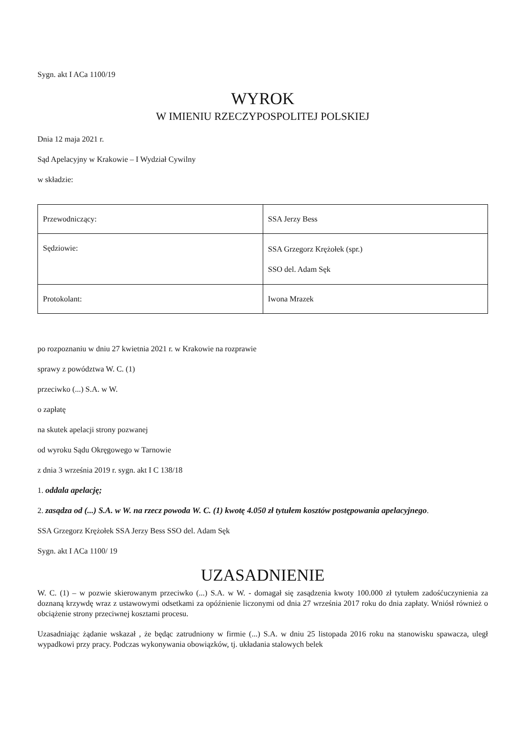Sygn. akt I ACa 1100/19
WYROK
W IMIENIU RZECZYPOSPOLITEJ POLSKIEJ
Dnia 12 maja 2021 r.
Sąd Apelacyjny w Krakowie – I Wydział Cywilny
w składzie:
| Przewodniczący: | SSA Jerzy Bess |
| Sędziowie: | SSA Grzegorz Krężołek (spr.) SSO del. Adam Sęk |
| Protokolant: | Iwona Mrazek |
po rozpoznaniu w dniu 27 kwietnia 2021 r. w Krakowie na rozprawie
sprawy z powództwa W. C. (1)
przeciwko (...) S.A. w W.
o zapłatę
na skutek apelacji strony pozwanej
od wyroku Sądu Okręgowego w Tarnowie
z dnia 3 września 2019 r. sygn. akt I C 138/18
1. oddala apelację;
2. zasądza od (...) S.A. w W. na rzecz powoda W. C. (1) kwotę 4.050 zł tytułem kosztów postępowania apelacyjnego.
SSA Grzegorz Krężołek SSA Jerzy Bess SSO del. Adam Sęk
Sygn. akt I ACa 1100/ 19
UZASADNIENIE
W. C. (1) – w pozwie skierowanym przeciwko (...) S.A. w W. - domagał się zasądzenia kwoty 100.000 zł tytułem zadośćuczynienia za doznaną krzywdę wraz z ustawowymi odsetkami za opóźnienie liczonymi od dnia 27 września 2017 roku do dnia zapłaty. Wniósł również o obciążenie strony przeciwnej kosztami procesu.
Uzasadniając żądanie wskazał , że będąc zatrudniony w firmie (...) S.A. w dniu 25 listopada 2016 roku na stanowisku spawacza, uległ wypadkowi przy pracy. Podczas wykonywania obowiązków, tj. układania stalowych belek